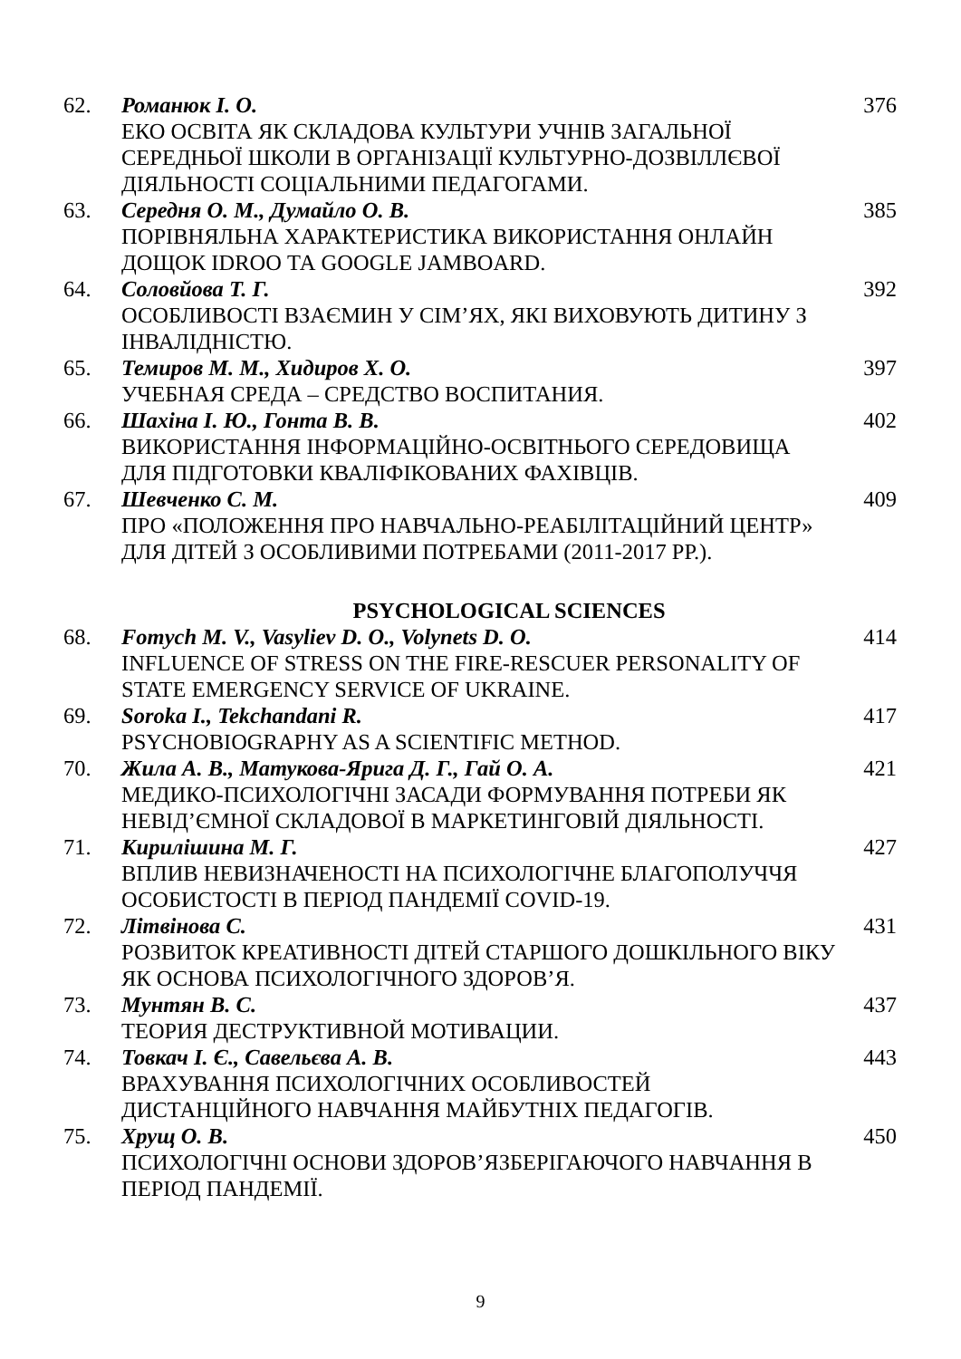62. Романюк І. О.
ЕКО ОСВІТА ЯК СКЛАДОВА КУЛЬТУРИ УЧНІВ ЗАГАЛЬНОЇ СЕРЕДНЬОЇ ШКОЛИ В ОРГАНІЗАЦІЇ КУЛЬТУРНО-ДОЗВІЛЛЄВОЇ ДІЯЛЬНОСТІ СОЦІАЛЬНИМИ ПЕДАГОГАМИ.
376
63. Середня О. М., Думайло О. В.
ПОРІВНЯЛЬНА ХАРАКТЕРИСТИКА ВИКОРИСТАННЯ ОНЛАЙН ДОЩОК IDROO ТА GOOGLE JAMBOARD.
385
64. Соловйова Т. Г.
ОСОБЛИВОСТІ ВЗАЄМИН У СІМ’ЯХ, ЯКІ ВИХОВУЮТЬ ДИТИНУ З ІНВАЛІДНІСТЮ.
392
65. Темиров М. М., Хидиров Х. О.
УЧЕБНАЯ СРЕДА – СРЕДСТВО ВОСПИТАНИЯ.
397
66. Шахіна І. Ю., Гонта В. В.
ВИКОРИСТАННЯ ІНФОРМАЦІЙНО-ОСВІТНЬОГО СЕРЕДОВИЩА ДЛЯ ПІДГОТОВКИ КВАЛІФІКОВАНИХ ФАХІВЦІВ.
402
67. Шевченко С. М.
ПРО «ПОЛОЖЕННЯ ПРО НАВЧАЛЬНО-РЕАБІЛІТАЦІЙНИЙ ЦЕНТР» ДЛЯ ДІТЕЙ З ОСОБЛИВИМИ ПОТРЕБАМИ (2011-2017 РР.).
409
PSYCHOLOGICAL SCIENCES
68. Fomych M. V., Vasyliev D. O., Volynets D. O.
INFLUENCE OF STRESS ON THE FIRE-RESCUER PERSONALITY OF STATE EMERGENCY SERVICE OF UKRAINE.
414
69. Soroka I., Tekchandani R.
PSYCHOBIOGRAPHY AS A SCIENTIFIC METHOD.
417
70. Жила А. В., Матукова-Ярига Д. Г., Гай О. А.
МЕДИКО-ПСИХОЛОГІЧНІ ЗАСАДИ ФОРМУВАННЯ ПОТРЕБИ ЯК НЕВІД’ЄМНОЇ СКЛАДОВОЇ В МАРКЕТИНГОВІЙ ДІЯЛЬНОСТІ.
421
71. Кирилішина М. Г.
ВПЛИВ НЕВИЗНАЧЕНОСТІ НА ПСИХОЛОГІЧНЕ БЛАГОПОЛУЧЧЯ ОСОБИСТОСТІ В ПЕРІОД ПАНДЕМІЇ COVID-19.
427
72. Літвінова С.
РОЗВИТОК КРЕАТИВНОСТІ ДІТЕЙ СТАРШОГО ДОШКІЛЬНОГО ВІКУ ЯК ОСНОВА ПСИХОЛОГІЧНОГО ЗДОРОВ’Я.
431
73. Мунтян В. С.
ТЕОРИЯ ДЕСТРУКТИВНОЙ МОТИВАЦИИ.
437
74. Товкач І. Є., Савельєва А. В.
ВРАХУВАННЯ ПСИХОЛОГІЧНИХ ОСОБЛИВОСТЕЙ ДИСТАНЦІЙНОГО НАВЧАННЯ МАЙБУТНІХ ПЕДАГОГІВ.
443
75. Хрущ О. В.
ПСИХОЛОГІЧНІ ОСНОВИ ЗДОРОВ’ЯЗБЕРІГАЮЧОГО НАВЧАННЯ В ПЕРІОД ПАНДЕМІЇ.
450
9